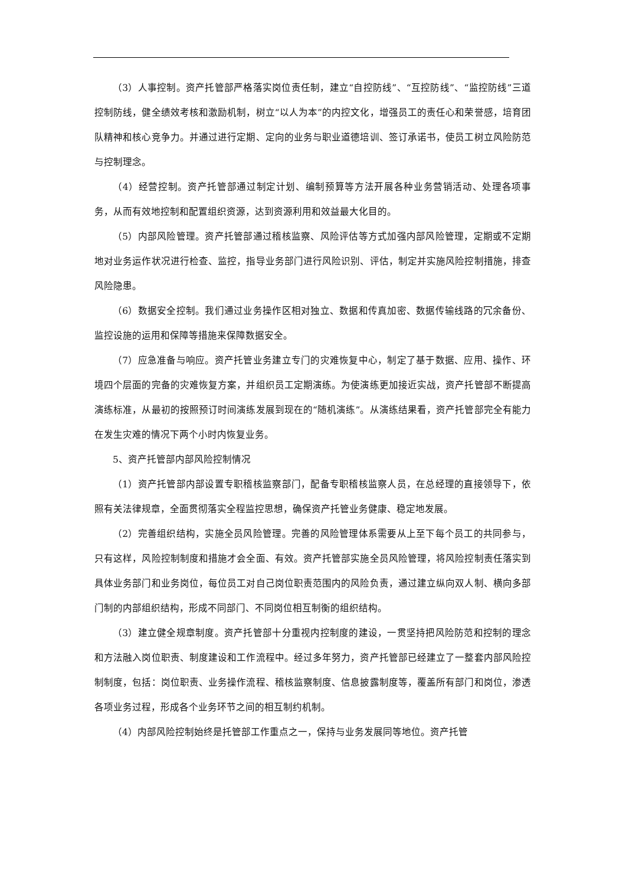（3）人事控制。资产托管部严格落实岗位责任制，建立“自控防线”、“互控防线”、“监控防线”三道控制防线，健全绩效考核和激励机制，树立“以人为本”的内控文化，增强员工的责任心和荣誉感，培育团队精神和核心竞争力。并通过进行定期、定向的业务与职业道德培训、签订承诺书，使员工树立风险防范与控制理念。
（4）经营控制。资产托管部通过制定计划、编制预算等方法开展各种业务营销活动、处理各项事务，从而有效地控制和配置组织资源，达到资源利用和效益最大化目的。
（5）内部风险管理。资产托管部通过稽核监察、风险评估等方式加强内部风险管理，定期或不定期地对业务运作状况进行检查、监控，指导业务部门进行风险识别、评估，制定并实施风险控制措施，排查风险隐患。
（6）数据安全控制。我们通过业务操作区相对独立、数据和传真加密、数据传输线路的冗余备份、监控设施的运用和保障等措施来保障数据安全。
（7）应急准备与响应。资产托管业务建立专门的灾难恢复中心，制定了基于数据、应用、操作、环境四个层面的完备的灾难恢复方案，并组织员工定期演练。为使演练更加接近实战，资产托管部不断提高演练标准，从最初的按照预订时间演练发展到现在的“随机演练”。从演练结果看，资产托管部完全有能力在发生灾难的情况下两个小时内恢复业务。
5、资产托管部内部风险控制情况
（1）资产托管部内部设置专职稽核监察部门，配备专职稽核监察人员，在总经理的直接领导下，依照有关法律规章，全面贯彻落实全程监控思想，确保资产托管业务健康、稳定地发展。
（2）完善组织结构，实施全员风险管理。完善的风险管理体系需要从上至下每个员工的共同参与，只有这样，风险控制制度和措施才会全面、有效。资产托管部实施全员风险管理，将风险控制责任落实到具体业务部门和业务岗位，每位员工对自己岗位职责范围内的风险负责，通过建立纵向双人制、横向多部门制的内部组织结构，形成不同部门、不同岗位相互制衡的组织结构。
（3）建立健全规章制度。资产托管部十分重视内控制度的建设，一贯坚持把风险防范和控制的理念和方法融入岗位职责、制度建设和工作流程中。经过多年努力，资产托管部已经建立了一整套内部风险控制制度，包括：岗位职责、业务操作流程、稽核监察制度、信息披露制度等，覆盖所有部门和岗位，渗透各项业务过程，形成各个业务环节之间的相互制约机制。
（4）内部风险控制始终是托管部工作重点之一，保持与业务发展同等地位。资产托管